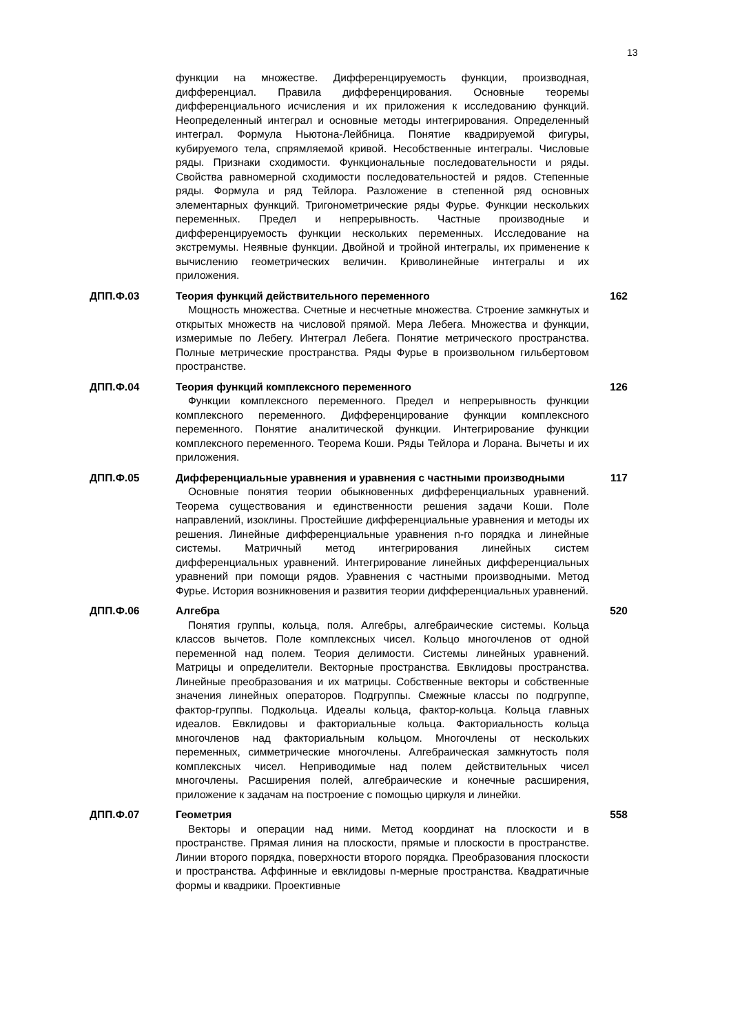13
функции на множестве. Дифференцируемость функции, производная, дифференциал. Правила дифференцирования. Основные теоремы дифференциального исчисления и их приложения к исследованию функций. Неопределенный интеграл и основные методы интегрирования. Определенный интеграл. Формула Ньютона-Лейбница. Понятие квадрируемой фигуры, кубируемого тела, спрямляемой кривой. Несобственные интегралы. Числовые ряды. Признаки сходимости. Функциональные последовательности и ряды. Свойства равномерной сходимости последовательностей и рядов. Степенные ряды. Формула и ряд Тейлора. Разложение в степенной ряд основных элементарных функций. Тригонометрические ряды Фурье. Функции нескольких переменных. Предел и непрерывность. Частные производные и дифференцируемость функции нескольких переменных. Исследование на экстремумы. Неявные функции. Двойной и тройной интегралы, их применение к вычислению геометрических величин. Криволинейные интегралы и их приложения.
ДПП.Ф.03 Теория функций действительного переменного
Мощность множества. Счетные и несчетные множества. Строение замкнутых и открытых множеств на числовой прямой. Мера Лебега. Множества и функции, измеримые по Лебегу. Интеграл Лебега. Понятие метрического пространства. Полные метрические пространства. Ряды Фурье в произвольном гильбертовом пространстве.
162
ДПП.Ф.04 Теория функций комплексного переменного
Функции комплексного переменного. Предел и непрерывность функции комплексного переменного. Дифференцирование функции комплексного переменного. Понятие аналитической функции. Интегрирование функции комплексного переменного. Теорема Коши. Ряды Тейлора и Лорана. Вычеты и их приложения.
126
ДПП.Ф.05 Дифференциальные уравнения и уравнения с частными производными
Основные понятия теории обыкновенных дифференциальных уравнений. Теорема существования и единственности решения задачи Коши. Поле направлений, изоклины. Простейшие дифференциальные уравнения и методы их решения. Линейные дифференциальные уравнения n-го порядка и линейные системы. Матричный метод интегрирования линейных систем дифференциальных уравнений. Интегрирование линейных дифференциальных уравнений при помощи рядов. Уравнения с частными производными. Метод Фурье. История возникновения и развития теории дифференциальных уравнений.
117
ДПП.Ф.06 Алгебра
Понятия группы, кольца, поля. Алгебры, алгебраические системы. Кольца классов вычетов. Поле комплексных чисел. Кольцо многочленов от одной переменной над полем. Теория делимости. Системы линейных уравнений. Матрицы и определители. Векторные пространства. Евклидовы пространства. Линейные преобразования и их матрицы. Собственные векторы и собственные значения линейных операторов. Подгруппы. Смежные классы по подгруппе, фактор-группы. Подкольца. Идеалы кольца, фактор-кольца. Кольца главных идеалов. Евклидовы и факториальные кольца. Факториальность кольца многочленов над факториальным кольцом. Многочлены от нескольких переменных, симметрические многочлены. Алгебраическая замкнутость поля комплексных чисел. Неприводимые над полем действительных чисел многочлены. Расширения полей, алгебраические и конечные расширения, приложение к задачам на построение с помощью циркуля и линейки.
520
ДПП.Ф.07 Геометрия
Векторы и операции над ними. Метод координат на плоскости и в пространстве. Прямая линия на плоскости, прямые и плоскости в пространстве. Линии второго порядка, поверхности второго порядка. Преобразования плоскости и пространства. Аффинные и евклидовы n-мерные пространства. Квадратичные формы и квадрики. Проективные
558